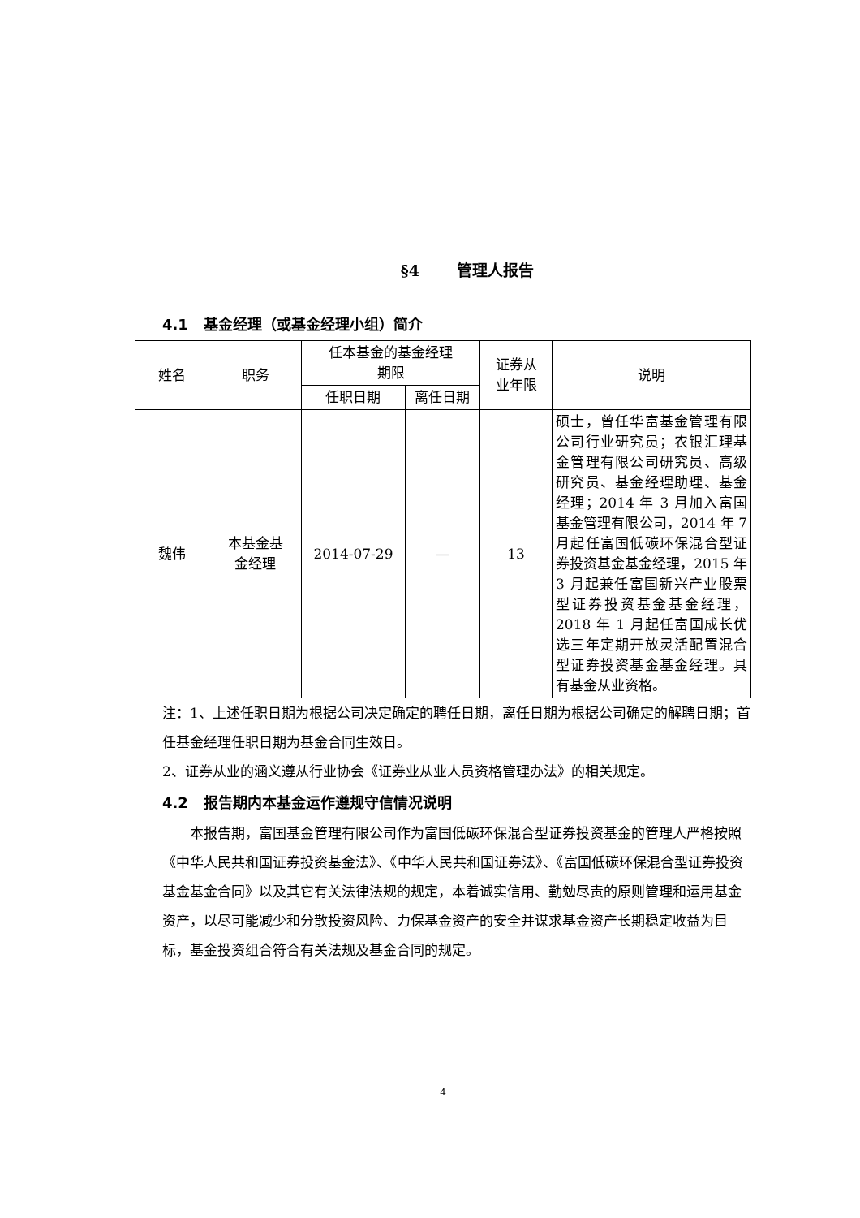§4 管理人报告
4.1 基金经理（或基金经理小组）简介
| 姓名 | 职务 | 任本基金的基金经理 期限 | | 证券从 业年限 | 说明 |
| --- | --- | --- | --- | --- | --- |
| | | 任职日期 | 离任日期 | | |
| 魏伟 | 本基金基 金经理 | 2014-07-29 | — | 13 | 硕士，曾任华富基金管理有限公司行业研究员；农银汇理基金管理有限公司研究员、高级研究员、基金经理助理、基金经理；2014 年 3 月加入富国基金管理有限公司，2014 年 7 月起任富国低碳环保混合型证券投资基金基金经理，2015 年 3 月起兼任富国新兴产业股票型证券投资基金基金经理，2018 年 1 月起任富国成长优选三年定期开放灵活配置混合型证券投资基金基金经理。具有基金从业资格。 |
注：1、上述任职日期为根据公司决定确定的聘任日期，离任日期为根据公司确定的解聘日期；首任基金经理任职日期为基金合同生效日。
2、证券从业的涵义遵从行业协会《证券业从业人员资格管理办法》的相关规定。
4.2 报告期内本基金运作遵规守信情况说明
本报告期，富国基金管理有限公司作为富国低碳环保混合型证券投资基金的管理人严格按照《中华人民共和国证券投资基金法》、《中华人民共和国证券法》、《富国低碳环保混合型证券投资基金基金合同》以及其它有关法律法规的规定，本着诚实信用、勤勉尽责的原则管理和运用基金资产，以尽可能减少和分散投资风险、力保基金资产的安全并谋求基金资产长期稳定收益为目标，基金投资组合符合有关法规及基金合同的规定。
4